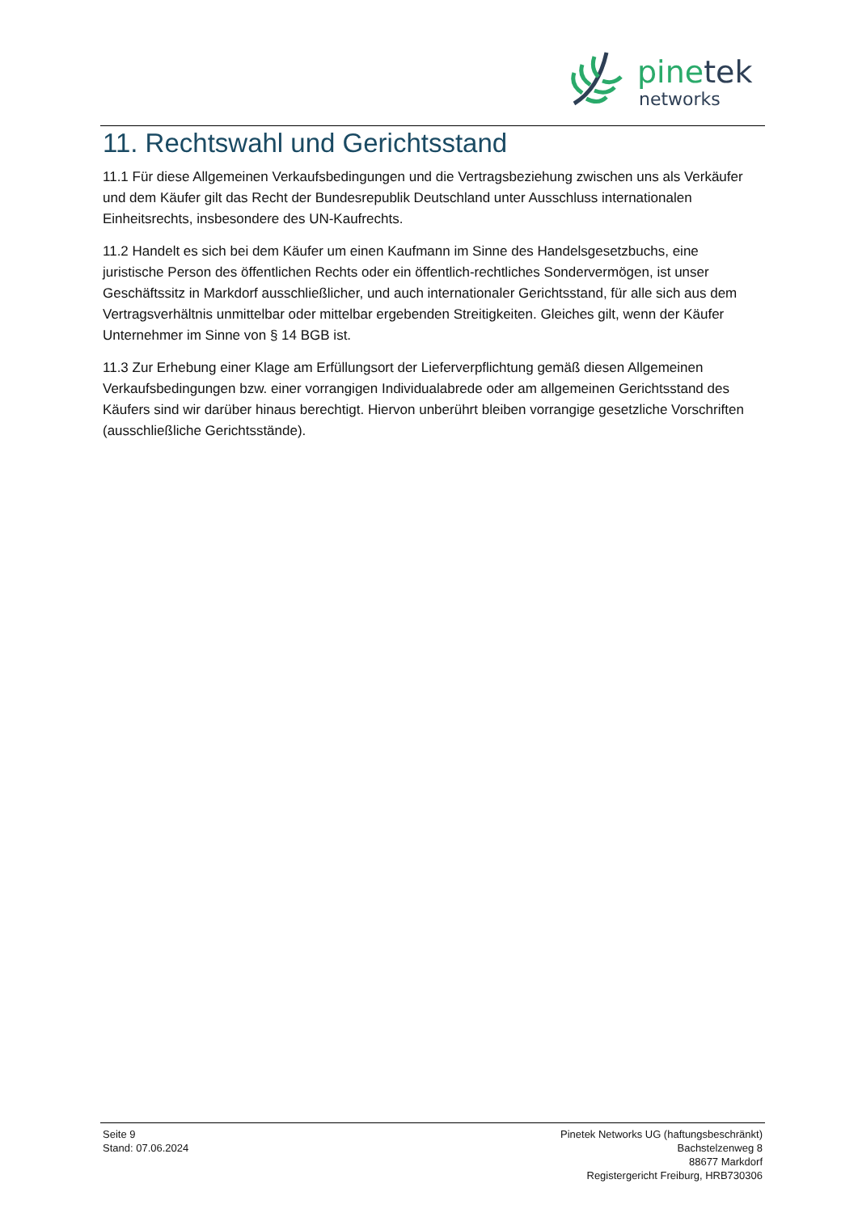pinetek
networks
11. Rechtswahl und Gerichtsstand
11.1 Für diese Allgemeinen Verkaufsbedingungen und die Vertragsbeziehung zwischen uns als Verkäufer und dem Käufer gilt das Recht der Bundesrepublik Deutschland unter Ausschluss internationalen Einheitsrechts, insbesondere des UN-Kaufrechts.
11.2 Handelt es sich bei dem Käufer um einen Kaufmann im Sinne des Handelsgesetzbuchs, eine juristische Person des öffentlichen Rechts oder ein öffentlich-rechtliches Sondervermögen, ist unser Geschäftssitz in Markdorf ausschließlicher, und auch internationaler Gerichtsstand, für alle sich aus dem Vertragsverhältnis unmittelbar oder mittelbar ergebenden Streitigkeiten. Gleiches gilt, wenn der Käufer Unternehmer im Sinne von § 14 BGB ist.
11.3 Zur Erhebung einer Klage am Erfüllungsort der Lieferverpflichtung gemäß diesen Allgemeinen Verkaufsbedingungen bzw. einer vorrangigen Individualabrede oder am allgemeinen Gerichtsstand des Käufers sind wir darüber hinaus berechtigt. Hiervon unberührt bleiben vorrangige gesetzliche Vorschriften (ausschließliche Gerichtsstände).
Seite 9
Stand: 07.06.2024
Pinetek Networks UG (haftungsbeschränkt)
Bachstelzenweg 8
88677 Markdorf
Registergericht Freiburg, HRB730306